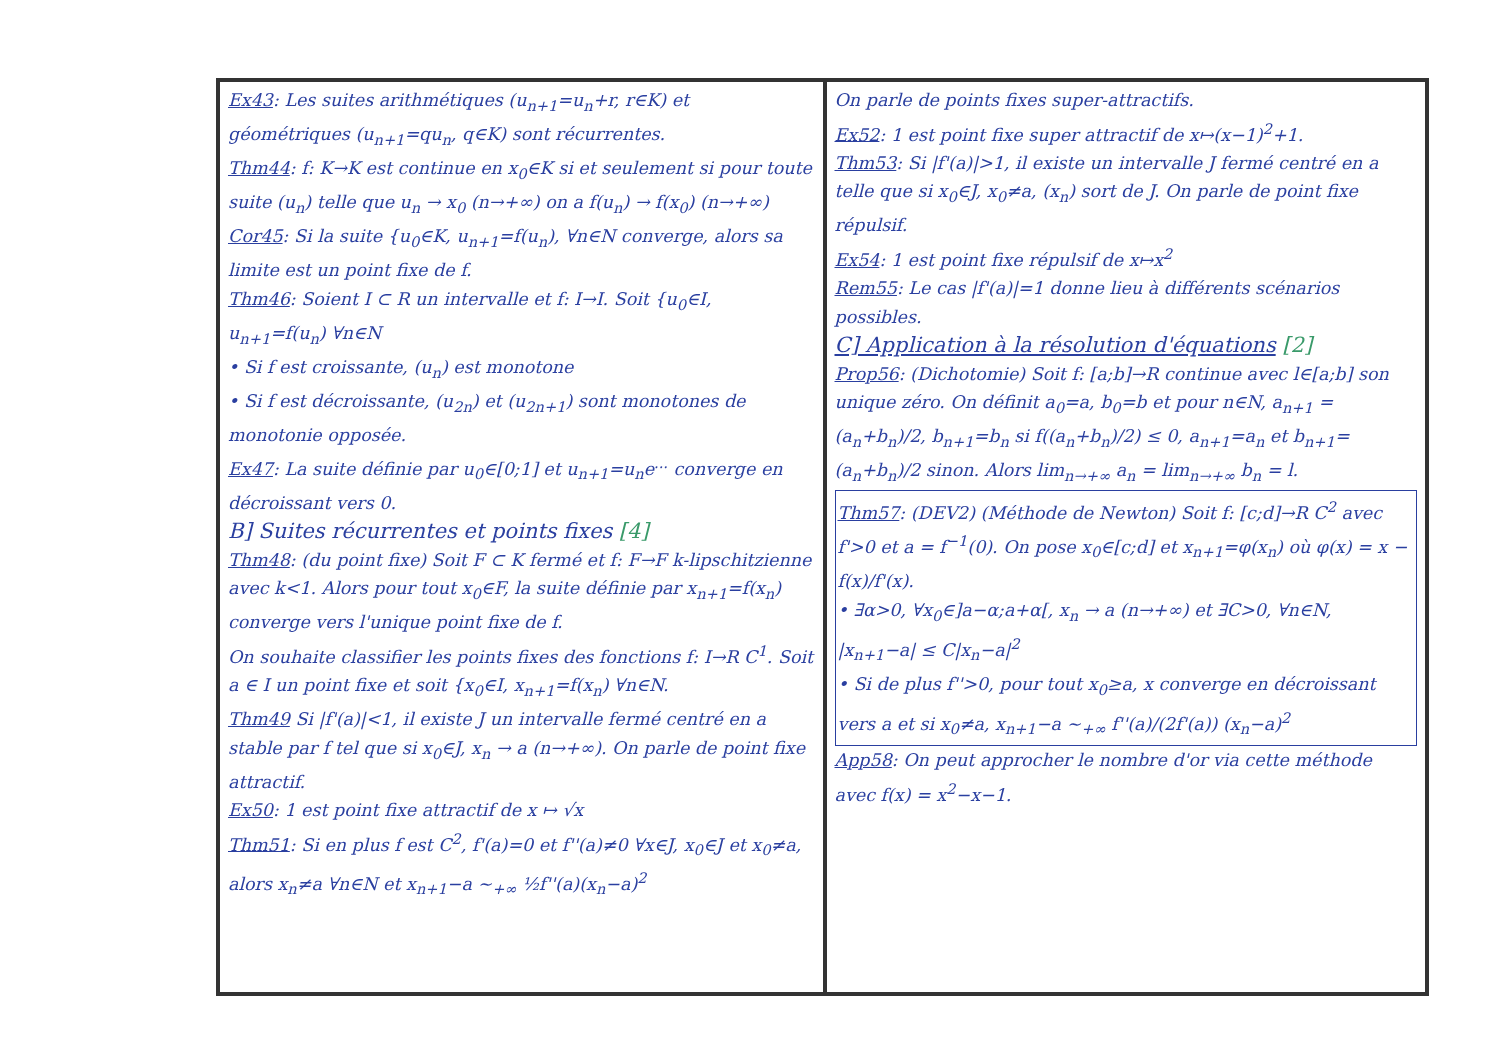Ex43: Les suites arithmétiques (u<sub>n+1</sub>=u<sub>n</sub>+r, r∈K) et géométriques (u<sub>n+1</sub>=qu<sub>n</sub>, q∈K) sont récurrentes.
Thm44: f: K→K est continue en x<sub>0</sub>∈K si et seulement si pour toute suite (u<sub>n</sub>) telle que u<sub>n</sub> → x<sub>0</sub> (n→+∞) on a f(u<sub>n</sub>) → f(x<sub>0</sub>) (n→+∞)
Cor45: Si la suite {u<sub>0</sub>∈K, u<sub>n+1</sub>=f(u<sub>n</sub>), ∀n∈N converge, alors sa limite est un point fixe de f.
Thm46: Soient I ⊂ R un intervalle et f: I→I. Soit {u<sub>0</sub>∈I, u<sub>n+1</sub>=f(u<sub>n</sub>) ∀n∈N
• Si f est croissante, (u<sub>n</sub>) est monotone
• Si f est décroissante, (u<sub>2n</sub>) et (u<sub>2n+1</sub>) sont monotones de monotonie opposée.
Ex47: La suite définie par u<sub>0</sub>∈[0;1] et u<sub>n+1</sub>=u<sub>n</sub>e<sup>...</sup> converge en décroissant vers 0.
B] Suites récurrentes et points fixes [4]
Thm48: (du point fixe) Soit F ⊂ K fermé et f: F→F k-lipschitzienne avec k<1. Alors pour tout x<sub>0</sub>∈F, la suite définie par x<sub>n+1</sub>=f(x<sub>n</sub>) converge vers l'unique point fixe de f.
On souhaite classifier les points fixes des fonctions f: I→R C<sup>1</sup>. Soit a ∈ I un point fixe et soit {x<sub>0</sub>∈I, x<sub>n+1</sub>=f(x<sub>n</sub>) ∀n∈N.
Thm49 Si |f'(a)|<1, il existe J un intervalle fermé centré en a stable par f tel que si x<sub>0</sub>∈J, x<sub>n</sub> → a (n→+∞). On parle de point fixe attractif.
Ex50: 1 est point fixe attractif de x ↦ √x
Thm51: Si en plus f est C<sup>2</sup>, f'(a)=0 et f''(a)≠0 ∀x∈J, x<sub>0</sub>∈J et x<sub>0</sub>≠a, alors x<sub>n</sub>≠a ∀n∈N et x<sub>n+1</sub>−a ∼<sub>+∞</sub> ½f''(a)(x<sub>n</sub>−a)<sup>2</sup>
On parle de points fixes super-attractifs.
Ex52: 1 est point fixe super attractif de x↦(x−1)<sup>2</sup>+1.
Thm53: Si |f'(a)|>1, il existe un intervalle J fermé centré en a telle que si x<sub>0</sub>∈J, x<sub>0</sub>≠a, (x<sub>n</sub>) sort de J. On parle de point fixe répulsif.
Ex54: 1 est point fixe répulsif de x↦x<sup>2</sup>
Rem55: Le cas |f'(a)|=1 donne lieu à différents scénarios possibles.
C] Application à la résolution d'équations [2]
Prop56: (Dichotomie) Soit f: [a;b]→R continue avec l∈[a;b] son unique zéro. On définit a<sub>0</sub>=a, b<sub>0</sub>=b et pour n∈N, a<sub>n+1</sub> = (a<sub>n</sub>+b<sub>n</sub>)/2, b<sub>n+1</sub>=b<sub>n</sub> si f((a<sub>n</sub>+b<sub>n</sub>)/2) ≤ 0, a<sub>n+1</sub>=a<sub>n</sub> et b<sub>n+1</sub>=(a<sub>n</sub>+b<sub>n</sub>)/2 sinon. Alors lim<sub>n→+∞</sub> a<sub>n</sub> = lim<sub>n→+∞</sub> b<sub>n</sub> = l.
Thm57: (DEV2) (Méthode de Newton) Soit f: [c;d]→R C<sup>2</sup> avec f'>0 et a = f<sup>−1</sup>(0). On pose x<sub>0</sub>∈[c;d] et x<sub>n+1</sub>=φ(x<sub>n</sub>) où φ(x) = x − f(x)/f'(x).
• ∃α>0, ∀x<sub>0</sub>∈]a−α;a+α[, x<sub>n</sub> → a (n→+∞) et ∃C>0, ∀n∈N, |x<sub>n+1</sub>−a| ≤ C|x<sub>n</sub>−a|<sup>2</sup>
• Si de plus f''>0, pour tout x<sub>0</sub>≥a, x converge en décroissant vers a et si x<sub>0</sub>≠a, x<sub>n+1</sub>−a ∼<sub>+∞</sub> f''(a)/(2f'(a)) (x<sub>n</sub>−a)<sup>2</sup>
App58: On peut approcher le nombre d'or via cette méthode avec f(x) = x<sup>2</sup>−x−1.